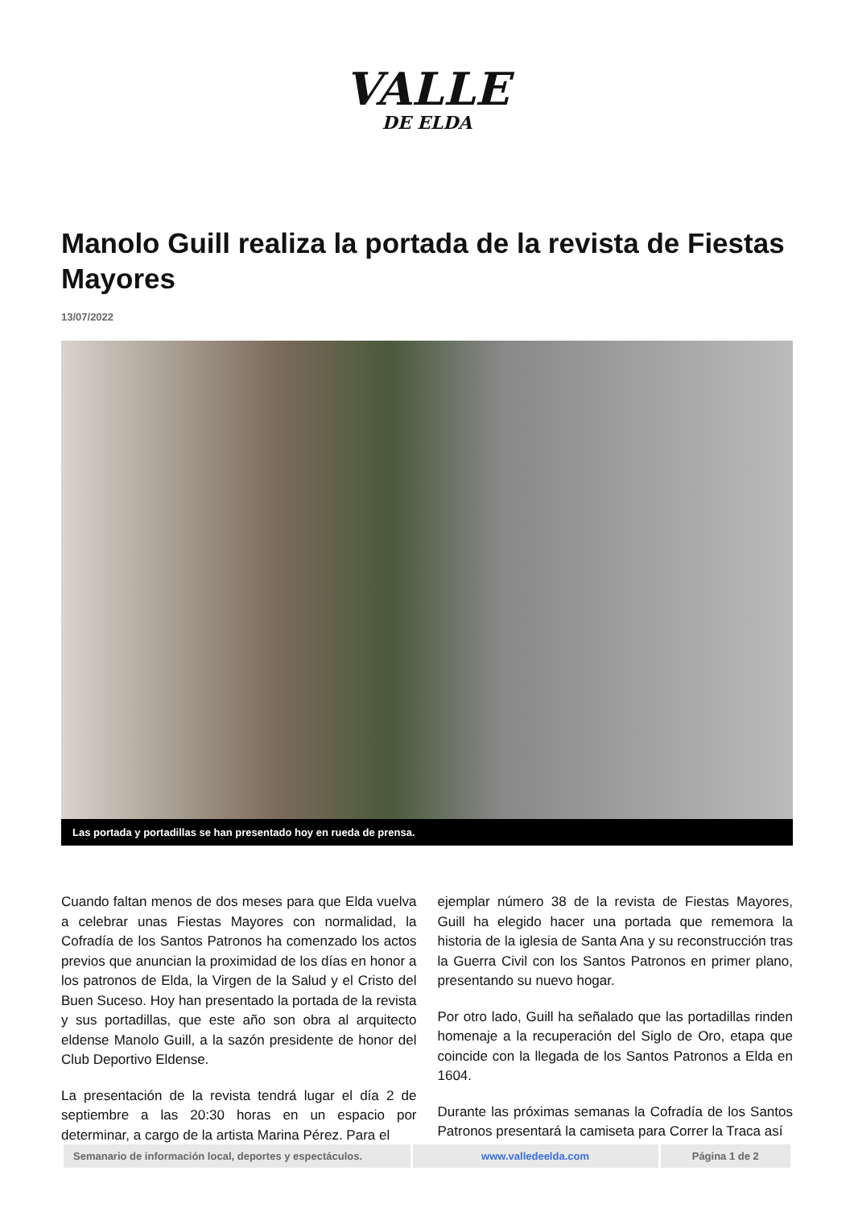VALLE
DE ELDA
Manolo Guill realiza la portada de la revista de Fiestas Mayores
13/07/2022
Las portada y portadillas se han presentado hoy en rueda de prensa.
Cuando faltan menos de dos meses para que Elda vuelva a celebrar unas Fiestas Mayores con normalidad, la Cofradía de los Santos Patronos ha comenzado los actos previos que anuncian la proximidad de los días en honor a los patronos de Elda, la Virgen de la Salud y el Cristo del Buen Suceso. Hoy han presentado la portada de la revista y sus portadillas, que este año son obra al arquitecto eldense Manolo Guill, a la sazón presidente de honor del Club Deportivo Eldense.
La presentación de la revista tendrá lugar el día 2 de septiembre a las 20:30 horas en un espacio por determinar, a cargo de la artista Marina Pérez. Para el
ejemplar número 38 de la revista de Fiestas Mayores, Guill ha elegido hacer una portada que rememora la historia de la iglesia de Santa Ana y su reconstrucción tras la Guerra Civil con los Santos Patronos en primer plano, presentando su nuevo hogar.
Por otro lado, Guill ha señalado que las portadillas rinden homenaje a la recuperación del Siglo de Oro, etapa que coincide con la llegada de los Santos Patronos a Elda en 1604.
Durante las próximas semanas la Cofradía de los Santos Patronos presentará la camiseta para Correr la Traca así
| Semanario de información local, deportes y espectáculos. | www.valledeelda.com | Página 1 de 2 |